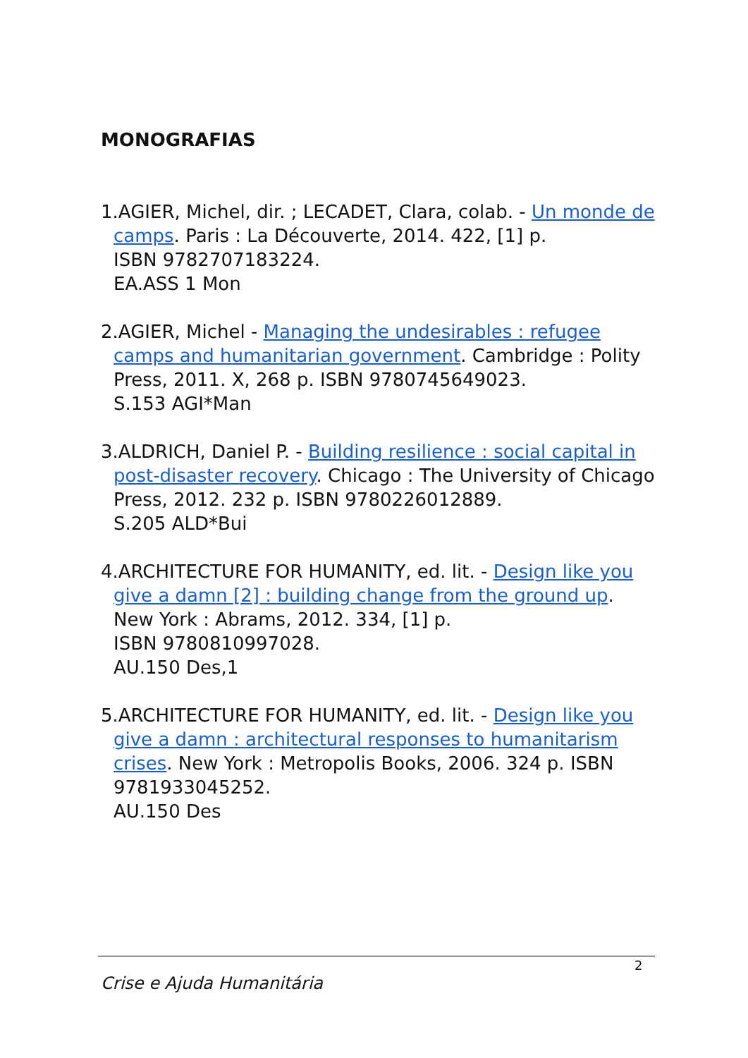MONOGRAFIAS
1.AGIER, Michel, dir. ; LECADET, Clara, colab. - Un monde de camps. Paris : La Découverte, 2014. 422, [1] p.
ISBN 9782707183224.
EA.ASS 1 Mon
2.AGIER, Michel - Managing the undesirables : refugee camps and humanitarian government. Cambridge : Polity Press, 2011. X, 268 p. ISBN 9780745649023.
S.153 AGI*Man
3.ALDRICH, Daniel P. - Building resilience : social capital in post-disaster recovery. Chicago : The University of Chicago Press, 2012. 232 p. ISBN 9780226012889.
S.205 ALD*Bui
4.ARCHITECTURE FOR HUMANITY, ed. lit. - Design like you give a damn [2] : building change from the ground up. New York : Abrams, 2012. 334, [1] p.
ISBN 9780810997028.
AU.150 Des,1
5.ARCHITECTURE FOR HUMANITY, ed. lit. - Design like you give a damn : architectural responses to humanitarism crises. New York : Metropolis Books, 2006. 324 p. ISBN 9781933045252.
AU.150 Des
2
Crise e Ajuda Humanitária